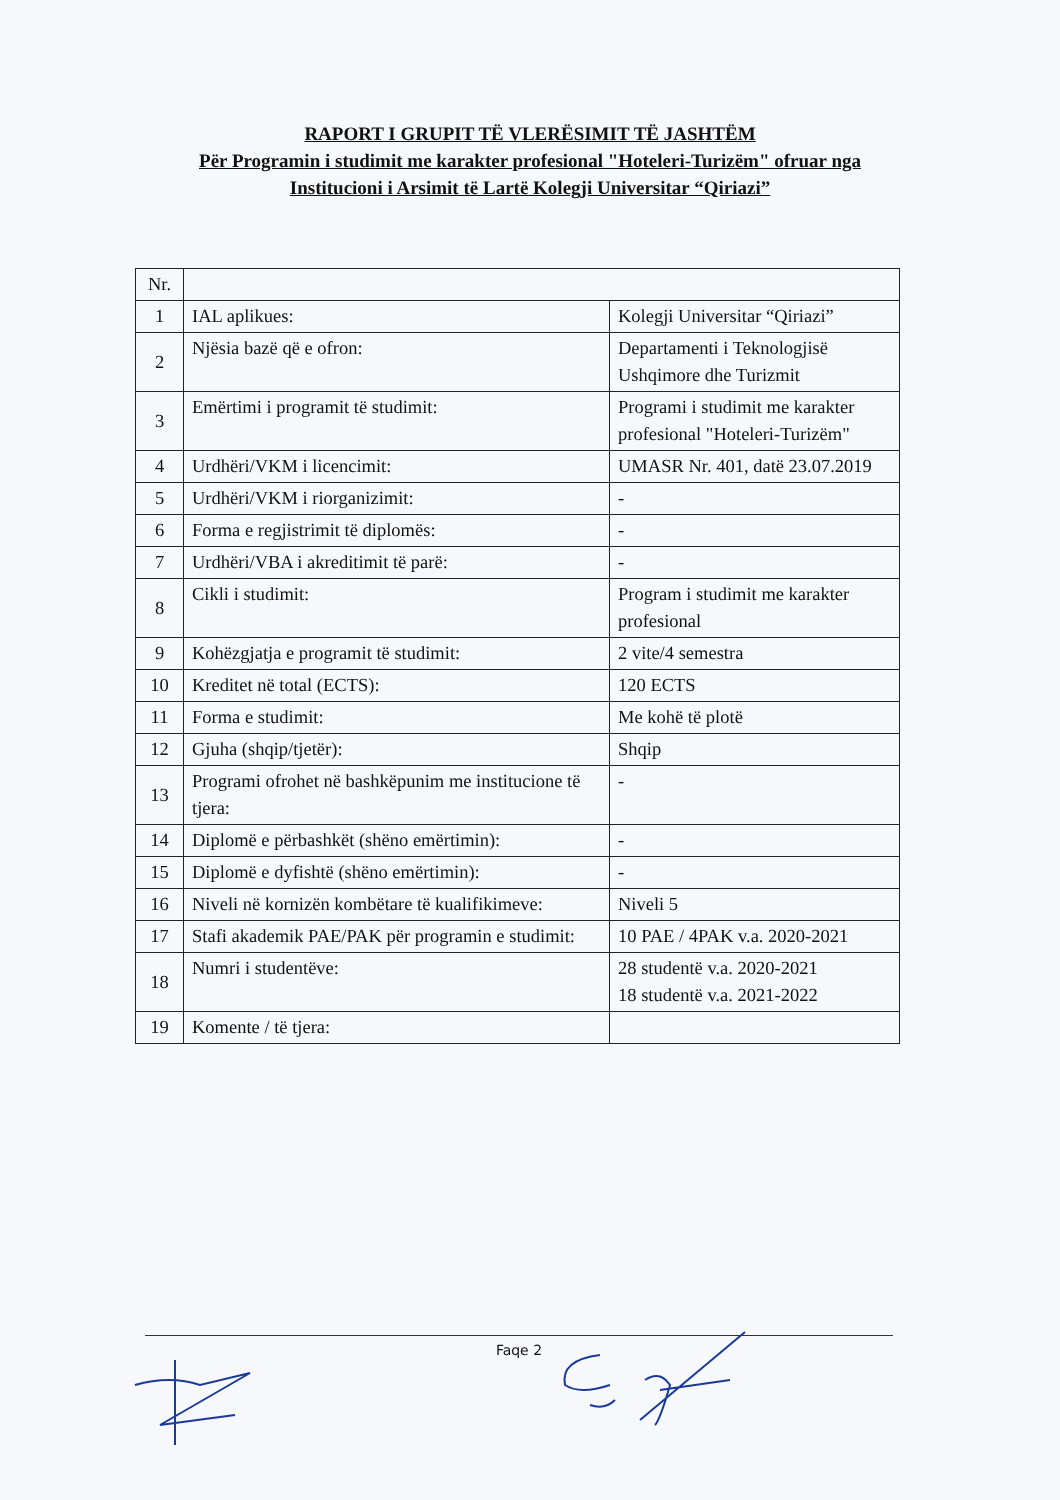RAPORT I GRUPIT TË VLERËSIMIT TË JASHTËM
Për Programin i studimit me karakter profesional "Hoteleri-Turizëm" ofruar nga
Institucioni i Arsimit të Lartë Kolegji Universitar “Qiriazi”
| Nr. | | |
| 1 | IAL aplikues: | Kolegji Universitar “Qiriazi” |
| 2 | Njësia bazë që e ofron: | Departamenti i Teknologjisë Ushqimore dhe Turizmit |
| 3 | Emërtimi i programit të studimit: | Programi i studimit me karakter profesional "Hoteleri-Turizëm" |
| 4 | Urdhëri/VKM i licencimit: | UMASR Nr. 401, datë 23.07.2019 |
| 5 | Urdhëri/VKM i riorganizimit: | - |
| 6 | Forma e regjistrimit të diplomës: | - |
| 7 | Urdhëri/VBA i akreditimit të parë: | - |
| 8 | Cikli i studimit: | Program i studimit me karakter profesional |
| 9 | Kohëzgjatja e programit të studimit: | 2 vite/4 semestra |
| 10 | Kreditet në total (ECTS): | 120 ECTS |
| 11 | Forma e studimit: | Me kohë të plotë |
| 12 | Gjuha (shqip/tjetër): | Shqip |
| 13 | Programi ofrohet në bashkëpunim me institucione të tjera: | - |
| 14 | Diplomë e përbashkët (shëno emërtimin): | - |
| 15 | Diplomë e dyfishtë (shëno emërtimin): | - |
| 16 | Niveli në kornizën kombëtare të kualifikimeve: | Niveli 5 |
| 17 | Stafi akademik PAE/PAK për programin e studimit: | 10 PAE / 4PAK v.a. 2020-2021 |
| 18 | Numri i studentëve: | 28 studentë v.a. 2020-2021 18 studentë v.a. 2021-2022 |
| 19 | Komente / të tjera: | |
Faqe 2